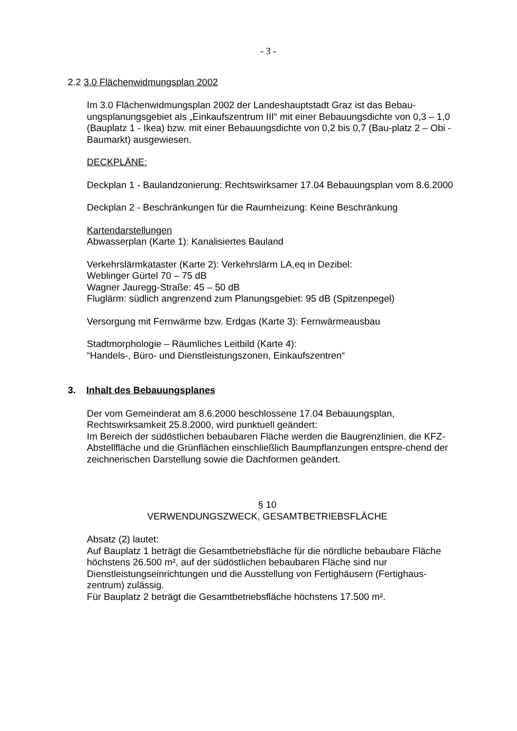- 3 -
2.2 3.0 Flächenwidmungsplan 2002
Im 3.0 Flächenwidmungsplan 2002 der Landeshauptstadt Graz ist das Bebau-ungsplanungsgebiet als „Einkaufszentrum III“ mit einer Bebauungsdichte von 0,3 – 1,0 (Bauplatz 1 - Ikea) bzw. mit einer Bebauungsdichte von 0,2 bis 0,7 (Bau-platz 2 – Obi - Baumarkt) ausgewiesen.
DECKPLÄNE:
Deckplan 1 - Baulandzonierung: Rechtswirksamer 17.04 Bebauungsplan vom 8.6.2000
Deckplan 2 - Beschränkungen für die Raumheizung: Keine Beschränkung
Kartendarstellungen
Abwasserplan (Karte 1): Kanalisiertes Bauland
Verkehrslärmkataster (Karte 2): Verkehrslärm LA,eq in Dezibel:
Weblinger Gürtel 70 – 75 dB
Wagner Jauregg-Straße: 45 – 50 dB
Fluglärm: südlich angrenzend zum Planungsgebiet: 95 dB (Spitzenpegel)
Versorgung mit Fernwärme bzw. Erdgas (Karte 3): Fernwärmeausbau
Stadtmorphologie – Räumliches Leitbild (Karte 4):
“Handels-, Büro- und Dienstleistungszonen, Einkaufszentren“
3. Inhalt des Bebauungsplanes
Der vom Gemeinderat am 8.6.2000 beschlossene 17.04 Bebauungsplan, Rechtswirksamkeit 25.8.2000, wird punktuell geändert:
Im Bereich der südöstlichen bebaubaren Fläche werden die Baugrenzlinien, die KFZ-Abstellfläche und die Grünflächen einschließlich Baumpflanzungen entspre-chend der zeichnerischen Darstellung sowie die Dachformen geändert.
§ 10
VERWENDUNGSZWECK, GESAMTBETRIEBSFLÄCHE
Absatz (2) lautet:
Auf Bauplatz 1 beträgt die Gesamtbetriebsfläche für die nördliche bebaubare Fläche höchstens 26.500 m², auf der südöstlichen bebaubaren Fläche sind nur Dienstleistungseinrichtungen und die Ausstellung von Fertighäusern (Fertighaus-zentrum) zulässig.
Für Bauplatz 2 beträgt die Gesamtbetriebsfläche höchstens 17.500 m².